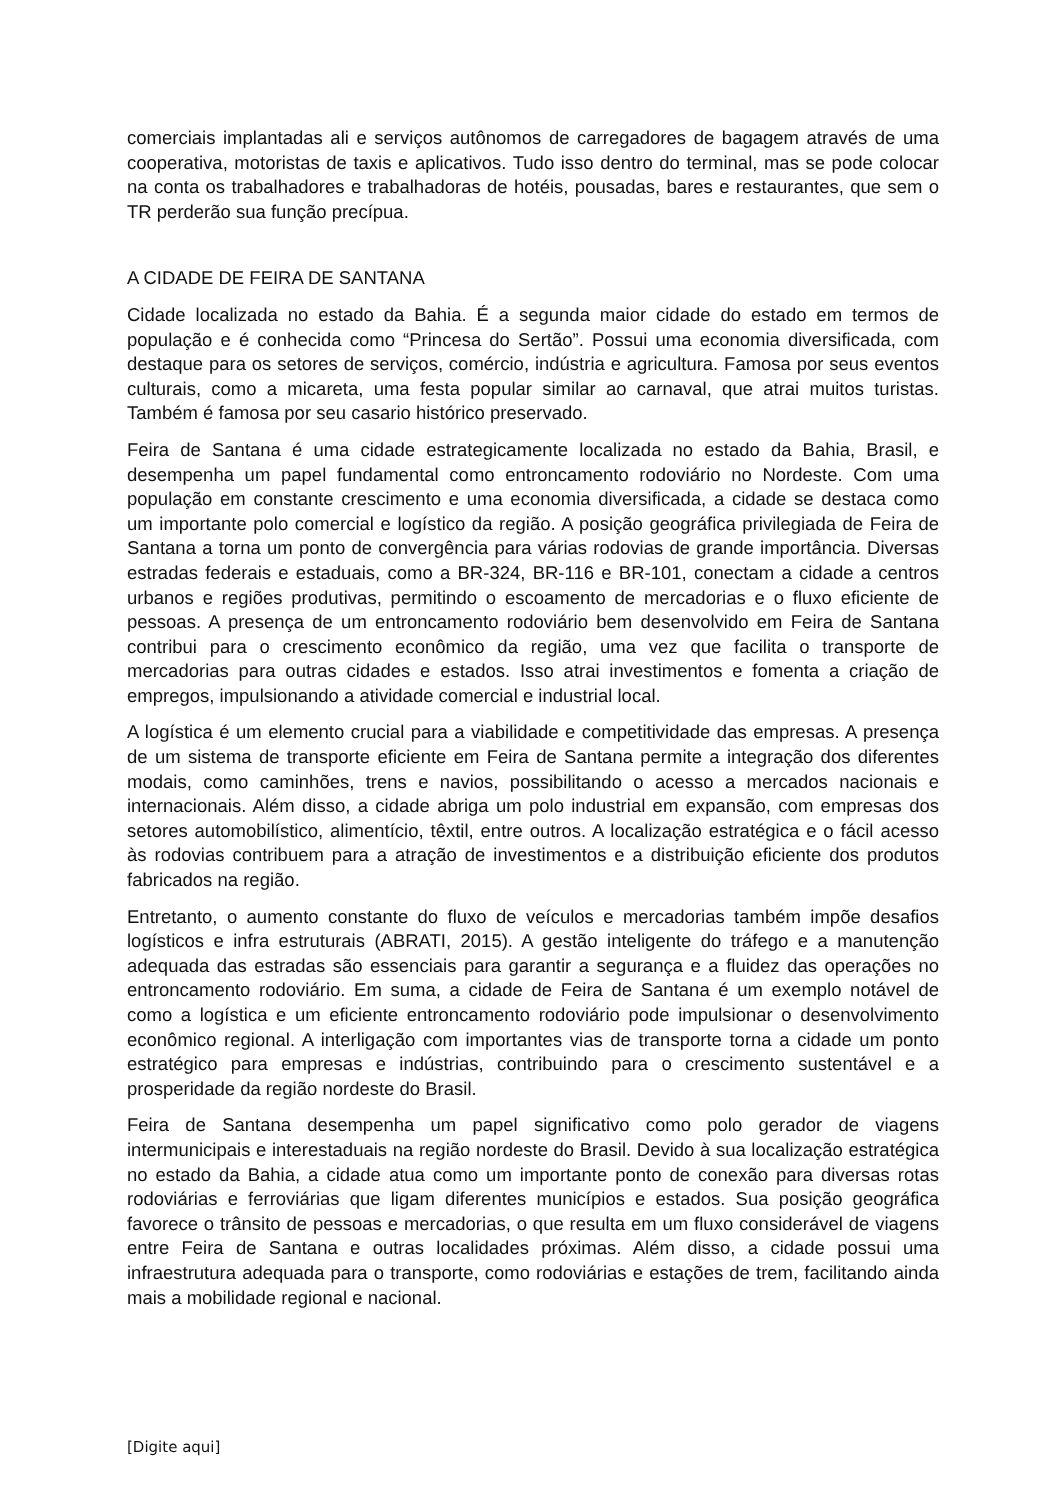comerciais implantadas ali e serviços autônomos de carregadores de bagagem através de uma cooperativa, motoristas de taxis e aplicativos. Tudo isso dentro do terminal, mas se pode colocar na conta os trabalhadores e trabalhadoras de hotéis, pousadas, bares e restaurantes, que sem o TR perderão sua função precípua.
A CIDADE DE FEIRA DE SANTANA
Cidade localizada no estado da Bahia. É a segunda maior cidade do estado em termos de população e é conhecida como “Princesa do Sertão”. Possui uma economia diversificada, com destaque para os setores de serviços, comércio, indústria e agricultura. Famosa por seus eventos culturais, como a micareta, uma festa popular similar ao carnaval, que atrai muitos turistas. Também é famosa por seu casario histórico preservado.
Feira de Santana é uma cidade estrategicamente localizada no estado da Bahia, Brasil, e desempenha um papel fundamental como entroncamento rodoviário no Nordeste. Com uma população em constante crescimento e uma economia diversificada, a cidade se destaca como um importante polo comercial e logístico da região. A posição geográfica privilegiada de Feira de Santana a torna um ponto de convergência para várias rodovias de grande importância. Diversas estradas federais e estaduais, como a BR-324, BR-116 e BR-101, conectam a cidade a centros urbanos e regiões produtivas, permitindo o escoamento de mercadorias e o fluxo eficiente de pessoas. A presença de um entroncamento rodoviário bem desenvolvido em Feira de Santana contribui para o crescimento econômico da região, uma vez que facilita o transporte de mercadorias para outras cidades e estados. Isso atrai investimentos e fomenta a criação de empregos, impulsionando a atividade comercial e industrial local.
A logística é um elemento crucial para a viabilidade e competitividade das empresas. A presença de um sistema de transporte eficiente em Feira de Santana permite a integração dos diferentes modais, como caminhões, trens e navios, possibilitando o acesso a mercados nacionais e internacionais. Além disso, a cidade abriga um polo industrial em expansão, com empresas dos setores automobilístico, alimentício, têxtil, entre outros. A localização estratégica e o fácil acesso às rodovias contribuem para a atração de investimentos e a distribuição eficiente dos produtos fabricados na região.
Entretanto, o aumento constante do fluxo de veículos e mercadorias também impõe desafios logísticos e infra estruturais (ABRATI, 2015). A gestão inteligente do tráfego e a manutenção adequada das estradas são essenciais para garantir a segurança e a fluidez das operações no entroncamento rodoviário. Em suma, a cidade de Feira de Santana é um exemplo notável de como a logística e um eficiente entroncamento rodoviário pode impulsionar o desenvolvimento econômico regional. A interligação com importantes vias de transporte torna a cidade um ponto estratégico para empresas e indústrias, contribuindo para o crescimento sustentável e a prosperidade da região nordeste do Brasil.
Feira de Santana desempenha um papel significativo como polo gerador de viagens intermunicipais e interestaduais na região nordeste do Brasil. Devido à sua localização estratégica no estado da Bahia, a cidade atua como um importante ponto de conexão para diversas rotas rodoviárias e ferroviárias que ligam diferentes municípios e estados. Sua posição geográfica favorece o trânsito de pessoas e mercadorias, o que resulta em um fluxo considerável de viagens entre Feira de Santana e outras localidades próximas. Além disso, a cidade possui uma infraestrutura adequada para o transporte, como rodoviárias e estações de trem, facilitando ainda mais a mobilidade regional e nacional.
[Digite aqui]